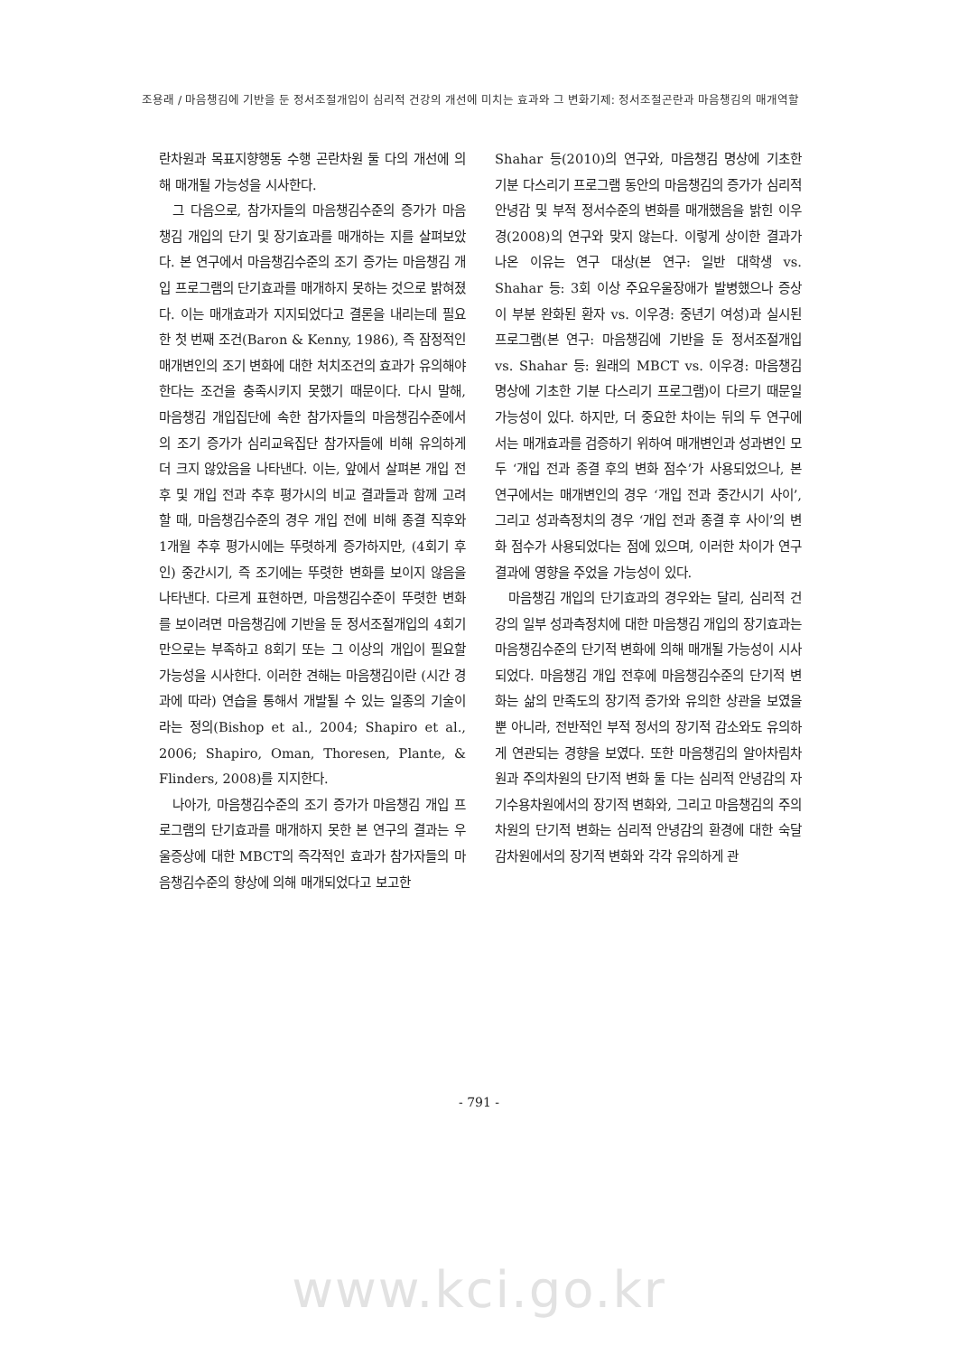조용래 / 마음챙김에 기반을 둔 정서조절개입이 심리적 건강의 개선에 미치는 효과와 그 변화기제: 정서조절곤란과 마음챙김의 매개역할
란차원과 목표지향행동 수행 곤란차원 둘 다의 개선에 의해 매개될 가능성을 시사한다.
그 다음으로, 참가자들의 마음챙김수준의 증가가 마음챙김 개입의 단기 및 장기효과를 매개하는 지를 살펴보았다. 본 연구에서 마음챙김수준의 조기 증가는 마음챙김 개입 프로그램의 단기효과를 매개하지 못하는 것으로 밝혀졌다. 이는 매개효과가 지지되었다고 결론을 내리는데 필요한 첫 번째 조건(Baron & Kenny, 1986), 즉 잠정적인 매개변인의 조기 변화에 대한 처치조건의 효과가 유의해야 한다는 조건을 충족시키지 못했기 때문이다. 다시 말해, 마음챙김 개입집단에 속한 참가자들의 마음챙김수준에서의 조기 증가가 심리교육집단 참가자들에 비해 유의하게 더 크지 않았음을 나타낸다. 이는, 앞에서 살펴본 개입 전후 및 개입 전과 추후 평가시의 비교 결과들과 함께 고려할 때, 마음챙김수준의 경우 개입 전에 비해 종결 직후와 1개월 추후 평가시에는 뚜렷하게 증가하지만, (4회기 후인) 중간시기, 즉 조기에는 뚜렷한 변화를 보이지 않음을 나타낸다. 다르게 표현하면, 마음챙김수준이 뚜렷한 변화를 보이려면 마음챙김에 기반을 둔 정서조절개입의 4회기만으로는 부족하고 8회기 또는 그 이상의 개입이 필요할 가능성을 시사한다. 이러한 견해는 마음챙김이란 (시간 경과에 따라) 연습을 통해서 개발될 수 있는 일종의 기술이라는 정의(Bishop et al., 2004; Shapiro et al., 2006; Shapiro, Oman, Thoresen, Plante, & Flinders, 2008)를 지지한다.
나아가, 마음챙김수준의 조기 증가가 마음챙김 개입 프로그램의 단기효과를 매개하지 못한 본 연구의 결과는 우울증상에 대한 MBCT의 즉각적인 효과가 참가자들의 마음챙김수준의 향상에 의해 매개되었다고 보고한
Shahar 등(2010)의 연구와, 마음챙김 명상에 기초한 기분 다스리기 프로그램 동안의 마음챙김의 증가가 심리적 안녕감 및 부적 정서수준의 변화를 매개했음을 밝힌 이우경(2008)의 연구와 맞지 않는다. 이렇게 상이한 결과가 나온 이유는 연구 대상(본 연구: 일반 대학생 vs. Shahar 등: 3회 이상 주요우울장애가 발병했으나 증상이 부분 완화된 환자 vs. 이우경: 중년기 여성)과 실시된 프로그램(본 연구: 마음챙김에 기반을 둔 정서조절개입 vs. Shahar 등: 원래의 MBCT vs. 이우경: 마음챙김 명상에 기초한 기분 다스리기 프로그램)이 다르기 때문일 가능성이 있다. 하지만, 더 중요한 차이는 뒤의 두 연구에서는 매개효과를 검증하기 위하여 매개변인과 성과변인 모두 ‘개입 전과 종결 후의 변화 점수’가 사용되었으나, 본 연구에서는 매개변인의 경우 ‘개입 전과 중간시기 사이’, 그리고 성과측정치의 경우 ‘개입 전과 종결 후 사이’의 변화 점수가 사용되었다는 점에 있으며, 이러한 차이가 연구 결과에 영향을 주었을 가능성이 있다.
마음챙김 개입의 단기효과의 경우와는 달리, 심리적 건강의 일부 성과측정치에 대한 마음챙김 개입의 장기효과는 마음챙김수준의 단기적 변화에 의해 매개될 가능성이 시사되었다. 마음챙김 개입 전후에 마음챙김수준의 단기적 변화는 삶의 만족도의 장기적 증가와 유의한 상관을 보였을 뿐 아니라, 전반적인 부적 정서의 장기적 감소와도 유의하게 연관되는 경향을 보였다. 또한 마음챙김의 알아차림차원과 주의차원의 단기적 변화 둘 다는 심리적 안녕감의 자기수용차원에서의 장기적 변화와, 그리고 마음챙김의 주의차원의 단기적 변화는 심리적 안녕감의 환경에 대한 숙달감차원에서의 장기적 변화와 각각 유의하게 관
- 791 -
www.kci.go.kr